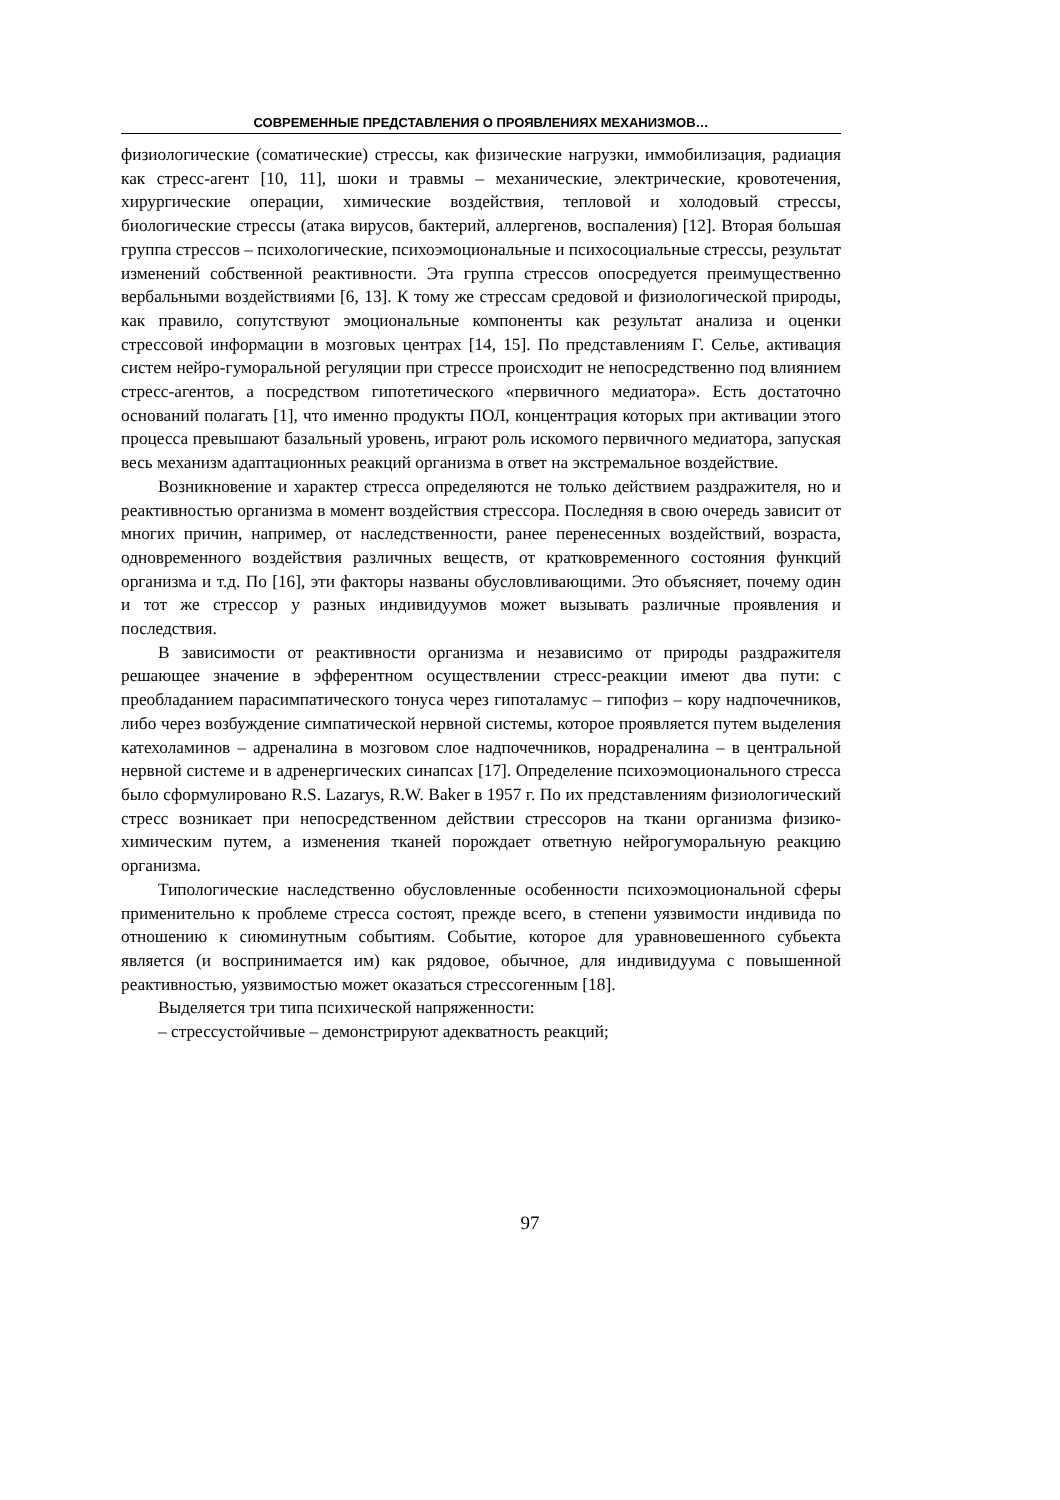СОВРЕМЕННЫЕ ПРЕДСТАВЛЕНИЯ О ПРОЯВЛЕНИЯХ МЕХАНИЗМОВ…
физиологические (соматические) стрессы, как физические нагрузки, иммобилизация, радиация как стресс-агент [10, 11], шоки и травмы – механические, электрические, кровотечения, хирургические операции, химические воздействия, тепловой и холодовый стрессы, биологические стрессы (атака вирусов, бактерий, аллергенов, воспаления) [12]. Вторая большая группа стрессов – психологические, психоэмоциональные и психосоциальные стрессы, результат изменений собственной реактивности. Эта группа стрессов опосредуется преимущественно вербальными воздействиями [6, 13]. К тому же стрессам средовой и физиологической природы, как правило, сопутствуют эмоциональные компоненты как результат анализа и оценки стрессовой информации в мозговых центрах [14, 15]. По представлениям Г. Селье, активация систем нейро-гуморальной регуляции при стрессе происходит не непосредственно под влиянием стресс-агентов, а посредством гипотетического «первичного медиатора». Есть достаточно оснований полагать [1], что именно продукты ПОЛ, концентрация которых при активации этого процесса превышают базальный уровень, играют роль искомого первичного медиатора, запуская весь механизм адаптационных реакций организма в ответ на экстремальное воздействие.
Возникновение и характер стресса определяются не только действием раздражителя, но и реактивностью организма в момент воздействия стрессора. Последняя в свою очередь зависит от многих причин, например, от наследственности, ранее перенесенных воздействий, возраста, одновременного воздействия различных веществ, от кратковременного состояния функций организма и т.д. По [16], эти факторы названы обусловливающими. Это объясняет, почему один и тот же стрессор у разных индивидуумов может вызывать различные проявления и последствия.
В зависимости от реактивности организма и независимо от природы раздражителя решающее значение в эфферентном осуществлении стресс-реакции имеют два пути: с преобладанием парасимпатического тонуса через гипоталамус – гипофиз – кору надпочечников, либо через возбуждение симпатической нервной системы, которое проявляется путем выделения катехоламинов – адреналина в мозговом слое надпочечников, норадреналина – в центральной нервной системе и в адренергических синапсах [17]. Определение психоэмоционального стресса было сформулировано R.S. Lazarys, R.W. Baker в 1957 г. По их представлениям физиологический стресс возникает при непосредственном действии стрессоров на ткани организма физико-химическим путем, а изменения тканей порождает ответную нейрогуморальную реакцию организма.
Типологические наследственно обусловленные особенности психоэмоциональной сферы применительно к проблеме стресса состоят, прежде всего, в степени уязвимости индивида по отношению к сиюминутным событиям. Событие, которое для уравновешенного субьекта является (и воспринимается им) как рядовое, обычное, для индивидуума с повышенной реактивностью, уязвимостью может оказаться стрессогенным [18].
Выделяется три типа психической напряженности:
– стрессустойчивые – демонстрируют адекватность реакций;
97